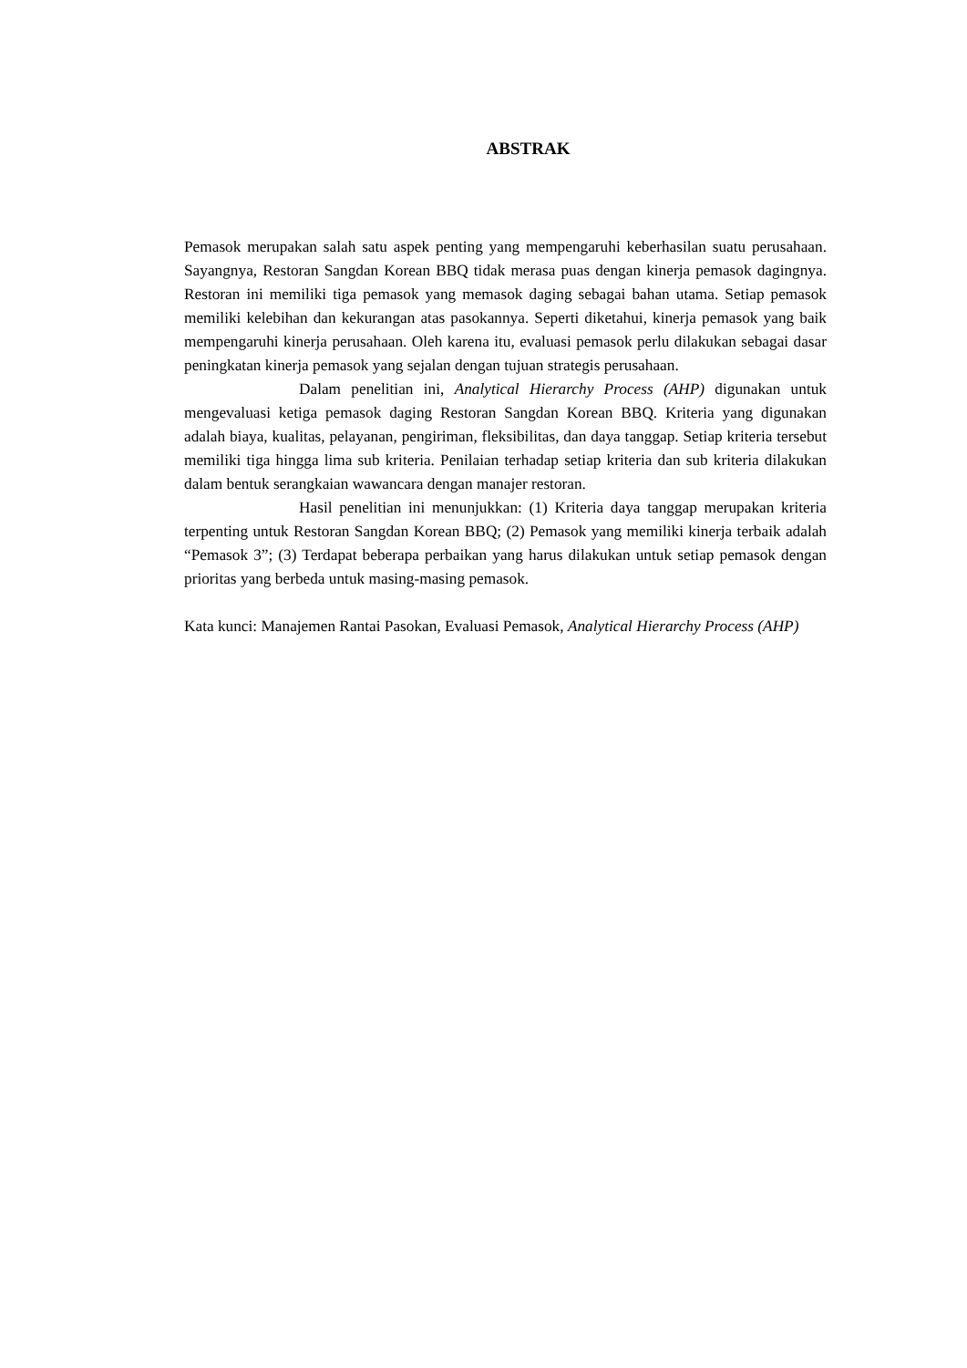ABSTRAK
Pemasok merupakan salah satu aspek penting yang mempengaruhi keberhasilan suatu perusahaan. Sayangnya, Restoran Sangdan Korean BBQ tidak merasa puas dengan kinerja pemasok dagingnya. Restoran ini memiliki tiga pemasok yang memasok daging sebagai bahan utama. Setiap pemasok memiliki kelebihan dan kekurangan atas pasokannya. Seperti diketahui, kinerja pemasok yang baik mempengaruhi kinerja perusahaan. Oleh karena itu, evaluasi pemasok perlu dilakukan sebagai dasar peningkatan kinerja pemasok yang sejalan dengan tujuan strategis perusahaan.
Dalam penelitian ini, Analytical Hierarchy Process (AHP) digunakan untuk mengevaluasi ketiga pemasok daging Restoran Sangdan Korean BBQ. Kriteria yang digunakan adalah biaya, kualitas, pelayanan, pengiriman, fleksibilitas, dan daya tanggap. Setiap kriteria tersebut memiliki tiga hingga lima sub kriteria. Penilaian terhadap setiap kriteria dan sub kriteria dilakukan dalam bentuk serangkaian wawancara dengan manajer restoran.
Hasil penelitian ini menunjukkan: (1) Kriteria daya tanggap merupakan kriteria terpenting untuk Restoran Sangdan Korean BBQ; (2) Pemasok yang memiliki kinerja terbaik adalah “Pemasok 3”; (3) Terdapat beberapa perbaikan yang harus dilakukan untuk setiap pemasok dengan prioritas yang berbeda untuk masing-masing pemasok.
Kata kunci: Manajemen Rantai Pasokan, Evaluasi Pemasok, Analytical Hierarchy Process (AHP)